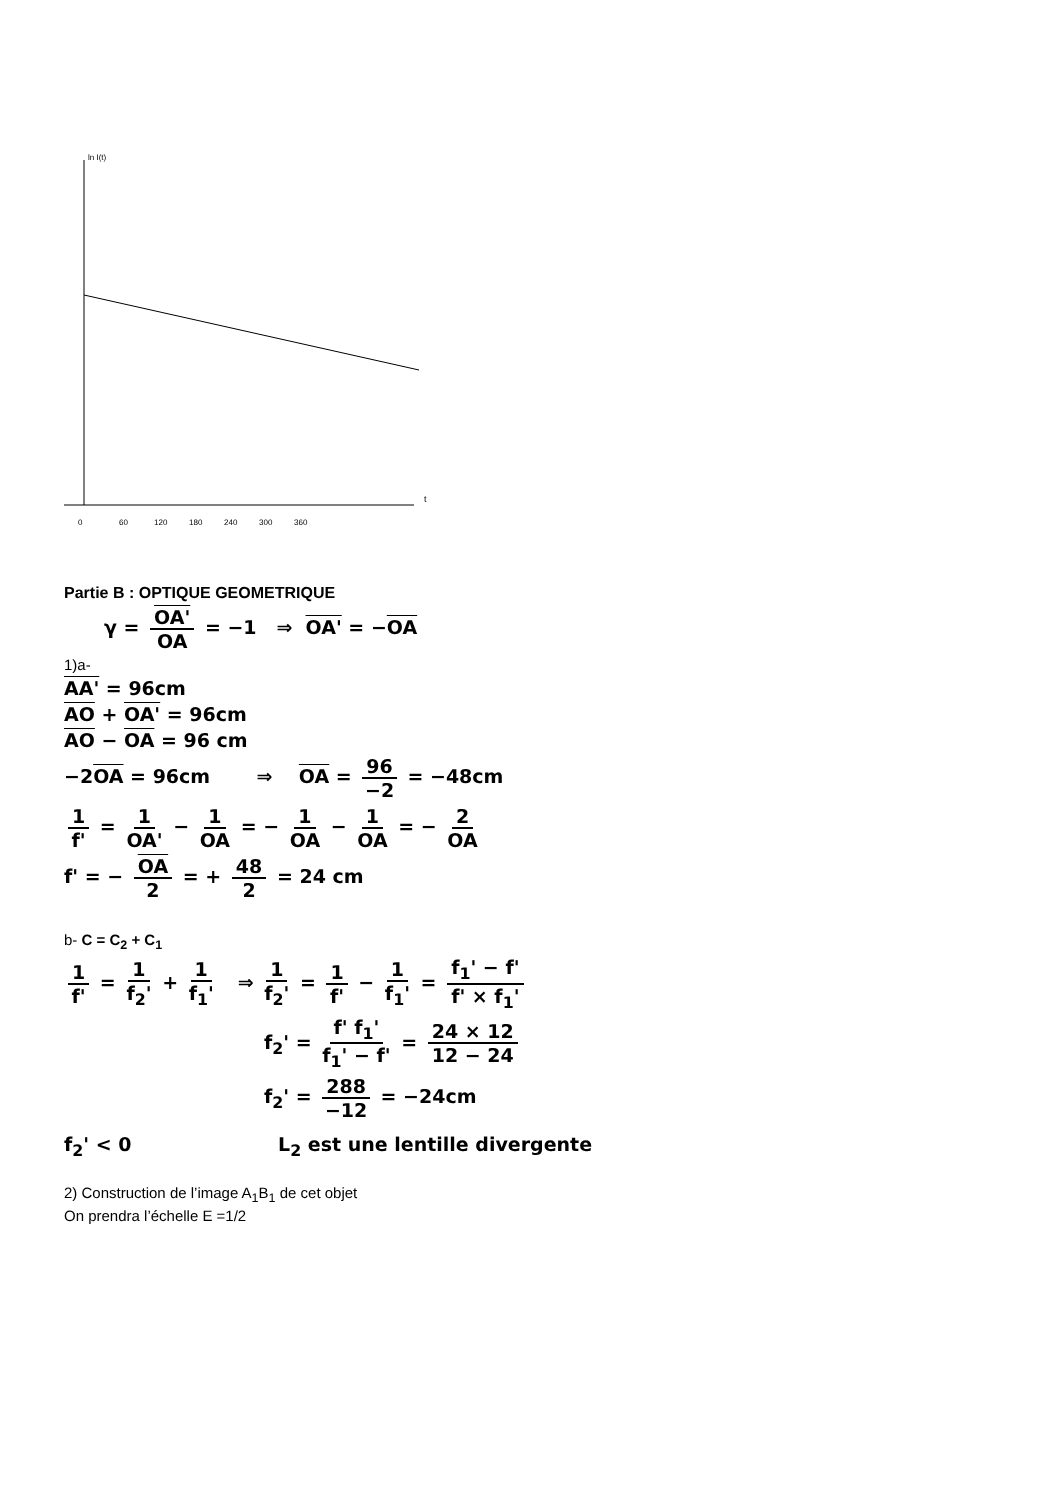ln I(t)
t
0
60
120
180
240
300
360
Partie B : OPTIQUE GEOMETRIQUE
γ = OA' OA = −1 ⇒ OA' = −OA
1)a-
AA' = 96cm
AO + OA' = 96cm
AO − OA = 96 cm
−2OA = 96cm ⇒ OA = 96 −2 = −48cm
1 f' = 1 OA' − 1 OA = − 1 OA − 1 OA = − 2 OA
f' = − OA 2 = + 48 2 = 24 cm
b- C = C<sub>2</sub> + C<sub>1</sub>
1 f' = 1 f<sub>2</sub>' + 1 f<sub>1</sub>' ⇒ 1 f<sub>2</sub>' = 1 f' − 1 f<sub>1</sub>' = f<sub>1</sub>' − f' f' × f<sub>1</sub>'
f<sub>2</sub>' = f' f<sub>1</sub>' f<sub>1</sub>' − f' = 24 × 12 12 − 24
f<sub>2</sub>' = 288 −12 = −24cm
f<sub>2</sub>' < 0 L<sub>2</sub> est une lentille divergente
2) Construction de l’image A<sub>1</sub>B<sub>1</sub> de cet objet
On prendra l’échelle E =1/2